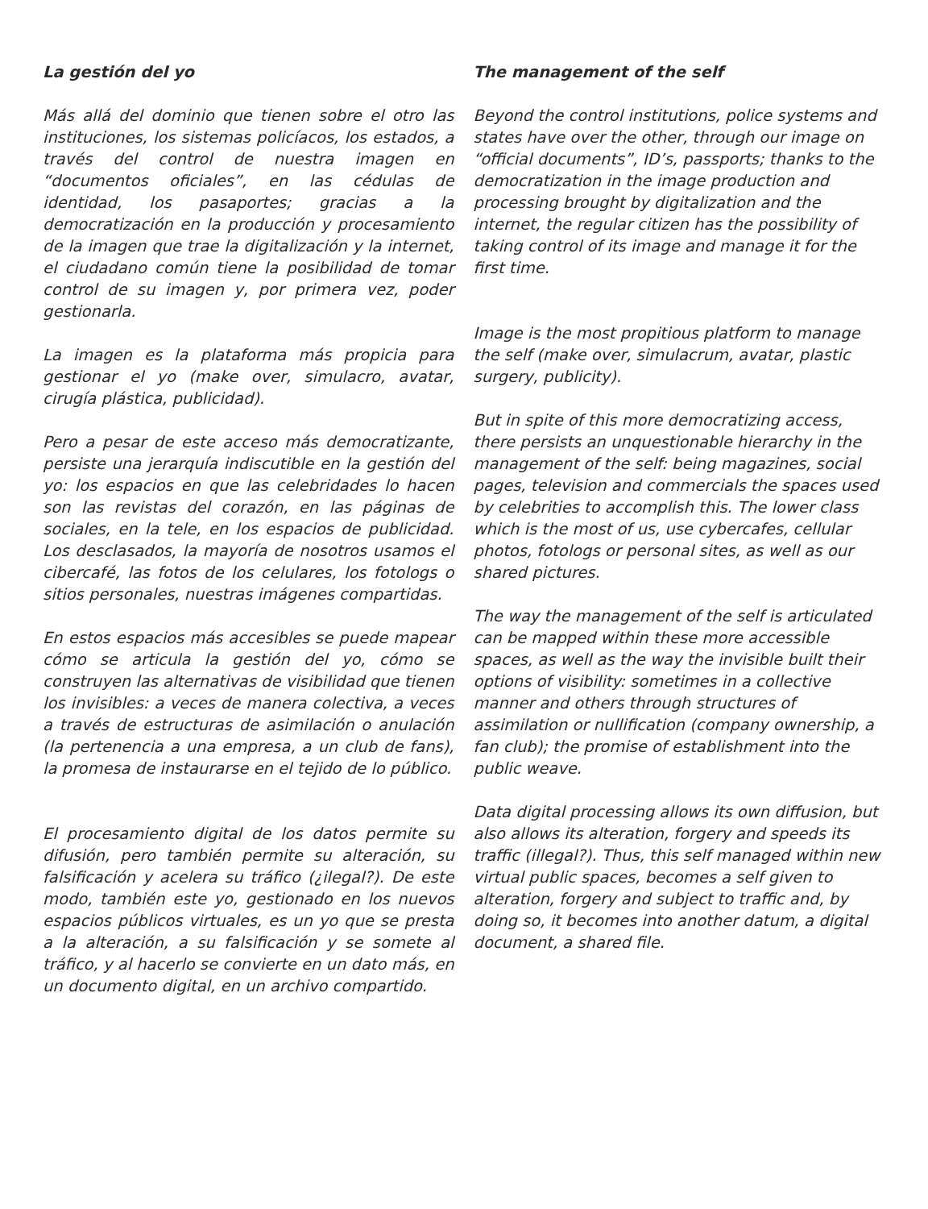La gestión del yo
Más allá del dominio que tienen sobre el otro las instituciones, los sistemas policíacos, los estados, a través del control de nuestra imagen en “documentos oficiales”, en las cédulas de identidad, los pasaportes; gracias a la democratización en la producción y procesamiento de la imagen que trae la digitalización y la internet, el ciudadano común tiene la posibilidad de tomar control de su imagen y, por primera vez, poder gestionarla.
La imagen es la plataforma más propicia para gestionar el yo (make over, simulacro, avatar, cirugía plástica, publicidad).
Pero a pesar de este acceso más democratizante, persiste una jerarquía indiscutible en la gestión del yo: los espacios en que las celebridades lo hacen son las revistas del corazón, en las páginas de sociales, en la tele, en los espacios de publicidad. Los desclasados, la mayoría de nosotros usamos el cibercafé, las fotos de los celulares, los fotologs o sitios personales, nuestras imágenes compartidas.
En estos espacios más accesibles se puede mapear cómo se articula la gestión del yo, cómo se construyen las alternativas de visibilidad que tienen los invisibles: a veces de manera colectiva, a veces a través de estructuras de asimilación o anulación (la pertenencia a una empresa, a un club de fans), la promesa de instaurarse en el tejido de lo público.
El procesamiento digital de los datos permite su difusión, pero también permite su alteración, su falsificación y acelera su tráfico (¿ilegal?). De este modo, también este yo, gestionado en los nuevos espacios públicos virtuales, es un yo que se presta a la alteración, a su falsificación y se somete al tráfico, y al hacerlo se convierte en un dato más, en un documento digital, en un archivo compartido.
The management of the self
Beyond the control institutions, police systems and states have over the other, through our image on “official documents”, ID’s, passports; thanks to the democratization in the image production and processing brought by digitalization and the internet, the regular citizen has the possibility of taking control of its image and manage it for the first time.
Image is the most propitious platform to manage the self (make over, simulacrum, avatar, plastic surgery, publicity).
But in spite of this more democratizing access, there persists an unquestionable hierarchy in the management of the self: being magazines, social pages, television and commercials the spaces used by celebrities to accomplish this. The lower class which is the most of us, use cybercafes, cellular photos, fotologs or personal sites, as well as our shared pictures.
The way the management of the self is articulated can be mapped within these more accessible spaces, as well as the way the invisible built their options of visibility: sometimes in a collective manner and others through structures of assimilation or nullification (company ownership, a fan club); the promise of establishment into the public weave.
Data digital processing allows its own diffusion, but also allows its alteration, forgery and speeds its traffic (illegal?). Thus, this self managed within new virtual public spaces, becomes a self given to alteration, forgery and subject to traffic and, by doing so, it becomes into another datum, a digital document, a shared file.